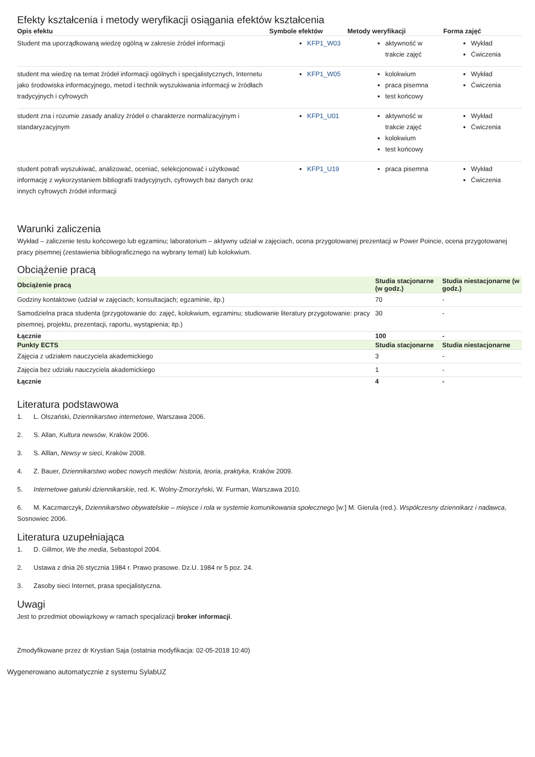Efekty kształcenia i metody weryfikacji osiągania efektów kształcenia
| Opis efektu | Symbole efektów | Metody weryfikacji | Forma zajęć |
| --- | --- | --- | --- |
| Student ma uporządkowaną wiedzę ogólną w zakresie źródeł informacji | KFP1_W03 | aktywność w trakcie zajęć | Wykład Ćwiczenia |
| student ma wiedzę na temat źródeł informacji ogólnych i specjalistycznych, Internetu jako środowiska informacyjnego, metod i technik wyszukiwania informacji w źródłach tradycyjnych i cyfrowych | KFP1_W05 | kolokwium praca pisemna test końcowy | Wykład Ćwiczenia |
| student zna i rozumie zasady analizy źródeł o charakterze normalizacyjnym i standaryzacyjnym | KFP1_U01 | aktywność w trakcie zajęć kolokwium test końcowy | Wykład Ćwiczenia |
| student potrafi wyszukiwać, analizować, oceniać, selekcjonować i użytkować informację z wykorzystaniem bibliografii tradycyjnych, cyfrowych baz danych oraz innych cyfrowych źródeł informacji | KFP1_U19 | praca pisemna | Wykład Ćwiczenia |
Warunki zaliczenia
Wykład – zaliczenie testu końcowego lub egzaminu; laboratorium – aktywny udział w zajęciach, ocena przygotowanej prezentacji w Power Poincie, ocena przygotowanej pracy pisemnej (zestawienia bibliograficznego na wybrany temat) lub kolokwium.
Obciążenie pracą
| Obciążenie pracą | Studia stacjonarne (w godz.) | Studia niestacjonarne (w godz.) |
| --- | --- | --- |
| Godziny kontaktowe (udział w zajęciach; konsultacjach; egzaminie, itp.) | 70 | - |
| Samodzielna praca studenta (przygotowanie do: zajęć, kolokwium, egzaminu; studiowanie literatury przygotowanie: pracy pisemnej, projektu, prezentacji, raportu, wystąpienia; itp.) | 30 | - |
| Łącznie | 100 | - |
| Punkty ECTS | Studia stacjonarne | Studia niestacjonarne |
| Zajęcia z udziałem nauczyciela akademickiego | 3 | - |
| Zajęcia bez udziału nauczyciela akademickiego | 1 | - |
| Łącznie | 4 | - |
Literatura podstawowa
1. L. Olszański, Dziennikarstwo internetowe, Warszawa 2006.
2. S. Allan, Kultura newsów, Kraków 2006.
3. S. Alllan, Newsy w sieci, Kraków 2008.
4. Z. Bauer, Dziennikarstwo wobec nowych mediów: historia, teoria, praktyka, Kraków 2009.
5. Internetowe gatunki dziennikarskie, red. K. Wolny-Zmorzyński, W. Furman, Warszawa 2010.
6. M. Kaczmarczyk, Dziennikarstwo obywatelskie – miejsce i rola w systemie komunikowania społecznego [w:] M. Gierula (red.). Współczesny dziennikarz i nadawca, Sosnowiec 2006.
Literatura uzupełniająca
1. D. Gillmor, We the media, Sebastopol 2004.
2. Ustawa z dnia 26 stycznia 1984 r. Prawo prasowe. Dz.U. 1984 nr 5 poz. 24.
3. Zasoby sieci Internet, prasa specjalistyczna.
Uwagi
Jest to przedmiot obowiązkowy w ramach specjalizacji broker informacji.
Zmodyfikowane przez dr Krystian Saja (ostatnia modyfikacja: 02-05-2018 10:40)
Wygenerowano automatycznie z systemu SylabUZ